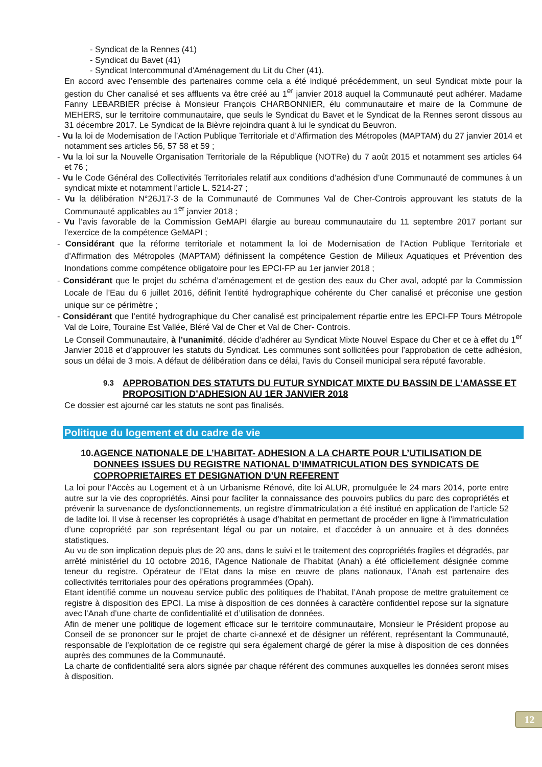- Syndicat de la Rennes (41)
- Syndicat du Bavet (41)
- Syndicat Intercommunal d'Aménagement du Lit du Cher (41).
En accord avec l’ensemble des partenaires comme cela a été indiqué précédemment, un seul Syndicat mixte pour la gestion du Cher canalisé et ses affluents va être créé au 1<sup>er</sup> janvier 2018 auquel la Communauté peut adhérer. Madame Fanny LEBARBIER précise à Monsieur François CHARBONNIER, élu communautaire et maire de la Commune de MEHERS, sur le territoire communautaire, que seuls le Syndicat du Bavet et le Syndicat de la Rennes seront dissous au 31 décembre 2017. Le Syndicat de la Bièvre rejoindra quant à lui le syndicat du Beuvron.
- Vu la loi de Modernisation de l’Action Publique Territoriale et d’Affirmation des Métropoles (MAPTAM) du 27 janvier 2014 et notamment ses articles 56, 57 58 et 59 ;
- Vu la loi sur la Nouvelle Organisation Territoriale de la République (NOTRe) du 7 août 2015 et notamment ses articles 64 et 76 ;
- Vu le Code Général des Collectivités Territoriales relatif aux conditions d’adhésion d’une Communauté de communes à un syndicat mixte et notamment l’article L. 5214-27 ;
- Vu la délibération N°26J17-3 de la Communauté de Communes Val de Cher-Controis approuvant les statuts de la Communauté applicables au 1<sup>er</sup> janvier 2018 ;
- Vu l’avis favorable de la Commission GeMAPI élargie au bureau communautaire du 11 septembre 2017 portant sur l’exercice de la compétence GeMAPI ;
- Considérant que la réforme territoriale et notamment la loi de Modernisation de l’Action Publique Territoriale et d’Affirmation des Métropoles (MAPTAM) définissent la compétence Gestion de Milieux Aquatiques et Prévention des Inondations comme compétence obligatoire pour les EPCI-FP au 1er janvier 2018 ;
- Considérant que le projet du schéma d’aménagement et de gestion des eaux du Cher aval, adopté par la Commission Locale de l’Eau du 6 juillet 2016, définit l’entité hydrographique cohérente du Cher canalisé et préconise une gestion unique sur ce périmètre ;
- Considérant que l’entité hydrographique du Cher canalisé est principalement répartie entre les EPCI-FP Tours Métropole Val de Loire, Touraine Est Vallée, Bléré Val de Cher et Val de Cher- Controis.
Le Conseil Communautaire, à l’unanimité, décide d’adhérer au Syndicat Mixte Nouvel Espace du Cher et ce à effet du 1<sup>er</sup> Janvier 2018 et d’approuver les statuts du Syndicat. Les communes sont sollicitées pour l’approbation de cette adhésion, sous un délai de 3 mois. A défaut de délibération dans ce délai, l'avis du Conseil municipal sera réputé favorable.
9.3 APPROBATION DES STATUTS DU FUTUR SYNDICAT MIXTE DU BASSIN DE L’AMASSE ET PROPOSITION D’ADHESION AU 1ER JANVIER 2018
Ce dossier est ajourné car les statuts ne sont pas finalisés.
Politique du logement et du cadre de vie
10. AGENCE NATIONALE DE L’HABITAT- ADHESION A LA CHARTE POUR L’UTILISATION DE DONNEES ISSUES DU REGISTRE NATIONAL D’IMMATRICULATION DES SYNDICATS DE COPROPRIETAIRES ET DESIGNATION D’UN REFERENT
La loi pour l’Accès au Logement et à un Urbanisme Rénové, dite loi ALUR, promulguée le 24 mars 2014, porte entre autre sur la vie des copropriétés. Ainsi pour faciliter la connaissance des pouvoirs publics du parc des copropriétés et prévenir la survenance de dysfonctionnements, un registre d’immatriculation a été institué en application de l’article 52 de ladite loi. Il vise à recenser les copropriétés à usage d’habitat en permettant de procéder en ligne à l’immatriculation d’une copropriété par son représentant légal ou par un notaire, et d’accéder à un annuaire et à des données statistiques.
Au vu de son implication depuis plus de 20 ans, dans le suivi et le traitement des copropriétés fragiles et dégradés, par arrêté ministériel du 10 octobre 2016, l’Agence Nationale de l’habitat (Anah) a été officiellement désignée comme teneur du registre. Opérateur de l’Etat dans la mise en œuvre de plans nationaux, l’Anah est partenaire des collectivités territoriales pour des opérations programmées (Opah).
Etant identifié comme un nouveau service public des politiques de l’habitat, l’Anah propose de mettre gratuitement ce registre à disposition des EPCI. La mise à disposition de ces données à caractère confidentiel repose sur la signature avec l’Anah d’une charte de confidentialité et d’utilisation de données.
Afin de mener une politique de logement efficace sur le territoire communautaire, Monsieur le Président propose au Conseil de se prononcer sur le projet de charte ci-annexé et de désigner un référent, représentant la Communauté, responsable de l’exploitation de ce registre qui sera également chargé de gérer la mise à disposition de ces données auprès des communes de la Communauté.
La charte de confidentialité sera alors signée par chaque référent des communes auxquelles les données seront mises à disposition.
12